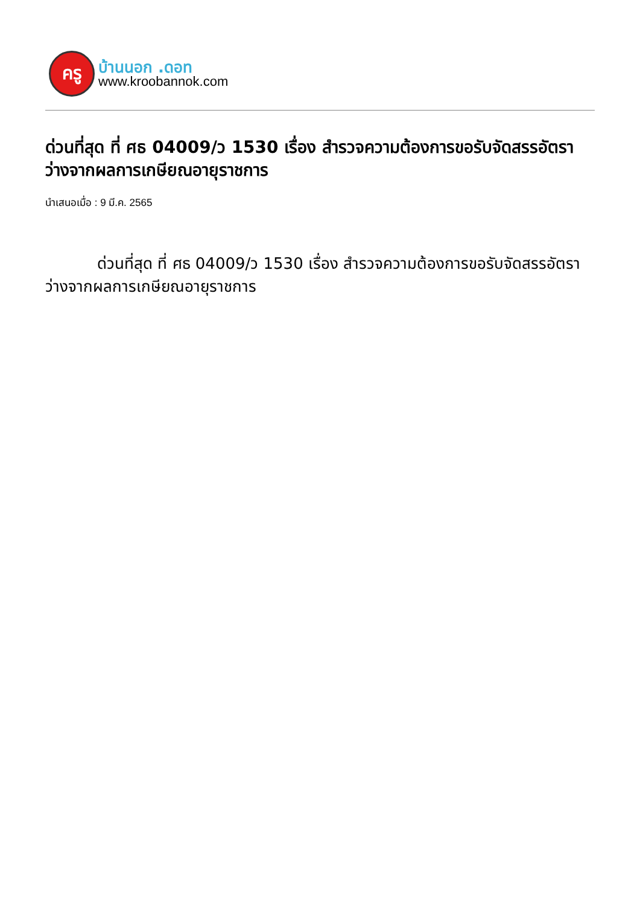ครู
บ้านนอก .ดอท
www.kroobannok.com
ด่วนที่สุด ที่ ศธ 04009/ว 1530 เรื่อง สำรวจความต้องการขอรับจัดสรรอัตราว่างจากผลการเกษียณอายุราชการ
นำเสนอเมื่อ : 9 มี.ค. 2565
ด่วนที่สุด ที่ ศธ 04009/ว 1530 เรื่อง สำรวจความต้องการขอรับจัดสรรอัตราว่างจากผลการเกษียณอายุราชการ